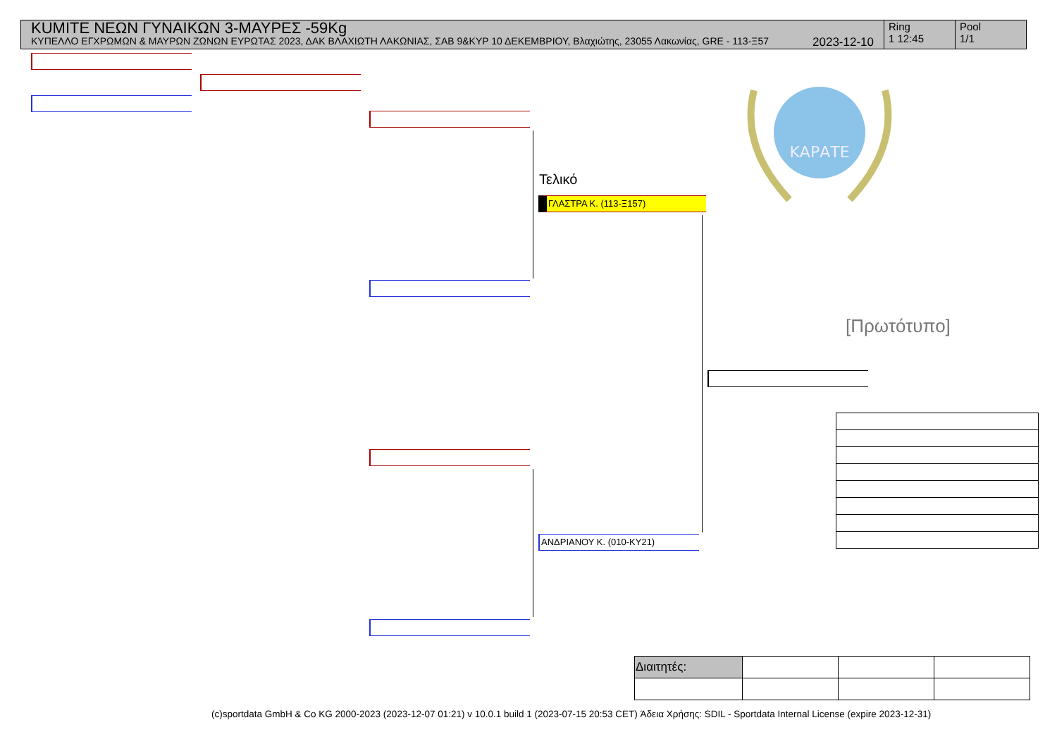KUMITE ΝΕΩΝ ΓΥΝΑΙΚΩΝ 3-ΜΑΥΡΕΣ -59Kg
ΚΥΠΕΛΛΟ ΕΓΧΡΩΜΩΝ & ΜΑΥΡΩΝ ΖΩΝΩΝ ΕΥΡΩΤΑΣ 2023, ΔΑΚ ΒΛΑΧΙΩΤΗ ΛΑΚΩΝΙΑΣ, ΣΑΒ 9&ΚΥΡ 10 ΔΕΚΕΜΒΡΙΟΥ, Βλαχιώτης, 23055 Λακωνίας, GRE - 113-Ξ57 2023-12-10
Ring
1 12:45
Pool
1/1
Τελικό
ΓΛΑΣΤΡΑ Κ. (113-Ξ157)
ΑΝΔΡΙΑΝΟΥ Κ. (010-ΚΥ21)
ΚΑΡΑΤΕ
[Πρωτότυπο]
| Διαιτητές: | | | |
(c)sportdata GmbH & Co KG 2000-2023 (2023-12-07 01:21) v 10.0.1 build 1 (2023-07-15 20:53 CET) Άδεια Χρήσης: SDIL - Sportdata Internal License (expire 2023-12-31)